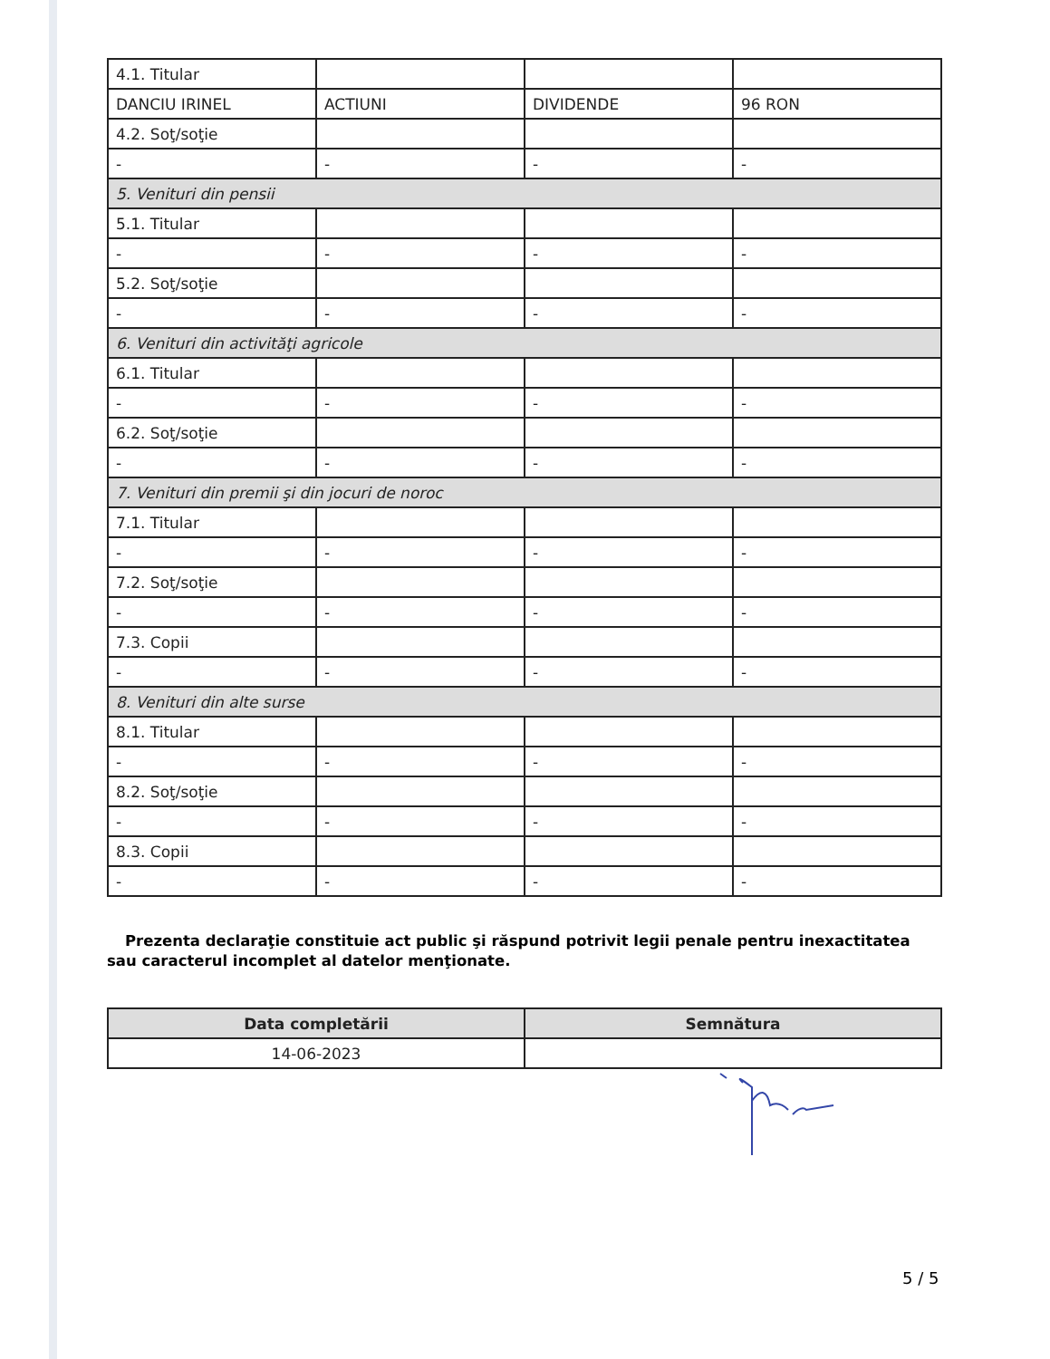| 4.1. Titular | | | |
| DANCIU IRINEL | ACTIUNI | DIVIDENDE | 96 RON |
| 4.2. Soţ/soţie | | | |
| - | - | - | - |
| 5. Venituri din pensii | | | |
| 5.1. Titular | | | |
| - | - | - | - |
| 5.2. Soţ/soţie | | | |
| - | - | - | - |
| 6. Venituri din activităţi agricole | | | |
| 6.1. Titular | | | |
| - | - | - | - |
| 6.2. Soţ/soţie | | | |
| - | - | - | - |
| 7. Venituri din premii şi din jocuri de noroc | | | |
| 7.1. Titular | | | |
| - | - | - | - |
| 7.2. Soţ/soţie | | | |
| - | - | - | - |
| 7.3. Copii | | | |
| - | - | - | - |
| 8. Venituri din alte surse | | | |
| 8.1. Titular | | | |
| - | - | - | - |
| 8.2. Soţ/soţie | | | |
| - | - | - | - |
| 8.3. Copii | | | |
| - | - | - | - |
Prezenta declaraţie constituie act public şi răspund potrivit legii penale pentru inexactitatea sau caracterul incomplet al datelor menţionate.
| Data completării | Semnătura |
| --- | --- |
| 14-06-2023 | |
5 / 5